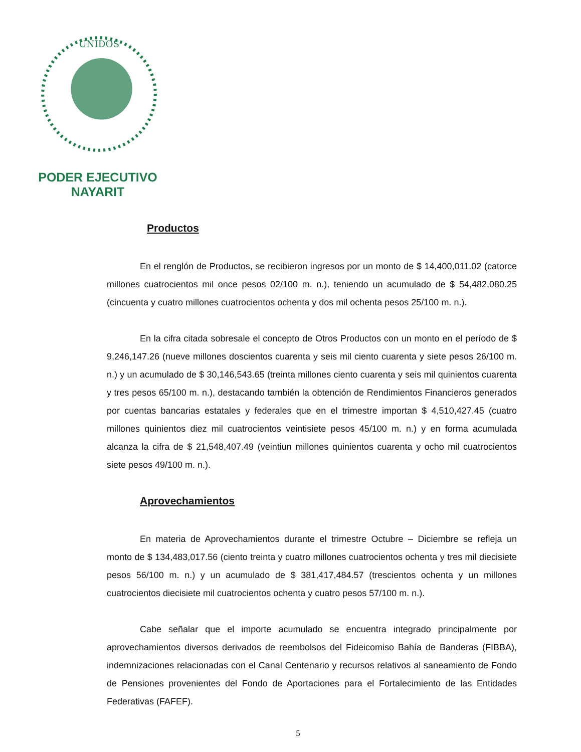UNIDOS
PODER EJECUTIVO
NAYARIT
Productos
En el renglón de Productos, se recibieron ingresos por un monto de $ 14,400,011.02 (catorce millones cuatrocientos mil once pesos 02/100 m. n.), teniendo un acumulado de $ 54,482,080.25 (cincuenta y cuatro millones cuatrocientos ochenta y dos mil ochenta pesos 25/100 m. n.).
En la cifra citada sobresale el concepto de Otros Productos con un monto en el período de $ 9,246,147.26 (nueve millones doscientos cuarenta y seis mil ciento cuarenta y siete pesos 26/100 m. n.) y un acumulado de $ 30,146,543.65 (treinta millones ciento cuarenta y seis mil quinientos cuarenta y tres pesos 65/100 m. n.), destacando también la obtención de Rendimientos Financieros generados por cuentas bancarias estatales y federales que en el trimestre importan $ 4,510,427.45 (cuatro millones quinientos diez mil cuatrocientos veintisiete pesos 45/100 m. n.) y en forma acumulada alcanza la cifra de $ 21,548,407.49 (veintiun millones quinientos cuarenta y ocho mil cuatrocientos siete pesos 49/100 m. n.).
Aprovechamientos
En materia de Aprovechamientos durante el trimestre Octubre – Diciembre se refleja un monto de $ 134,483,017.56 (ciento treinta y cuatro millones cuatrocientos ochenta y tres mil diecisiete pesos 56/100 m. n.) y un acumulado de $ 381,417,484.57 (trescientos ochenta y un millones cuatrocientos diecisiete mil cuatrocientos ochenta y cuatro pesos 57/100 m. n.).
Cabe señalar que el importe acumulado se encuentra integrado principalmente por aprovechamientos diversos derivados de reembolsos del Fideicomiso Bahía de Banderas (FIBBA), indemnizaciones relacionadas con el Canal Centenario y recursos relativos al saneamiento de Fondo de Pensiones provenientes del Fondo de Aportaciones para el Fortalecimiento de las Entidades Federativas (FAFEF).
5